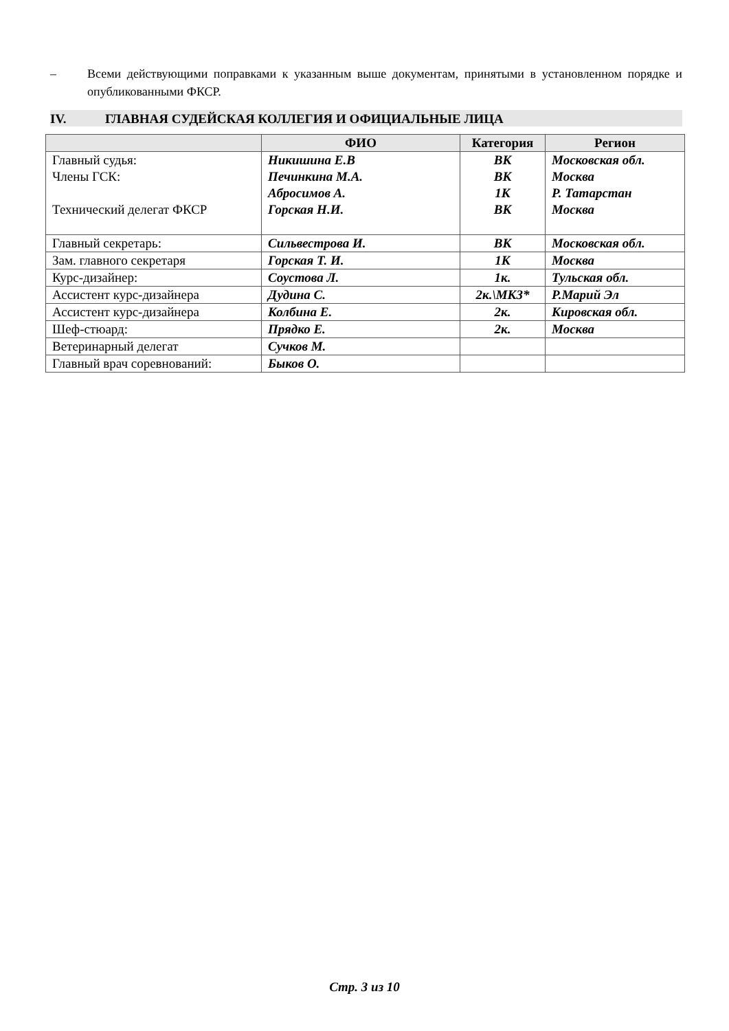– Всеми действующими поправками к указанным выше документам, принятыми в установленном порядке и опубликованными ФКСР.
IV. ГЛАВНАЯ СУДЕЙСКАЯ КОЛЛЕГИЯ И ОФИЦИАЛЬНЫЕ ЛИЦА
| | ФИО | Категория | Регион |
| --- | --- | --- | --- |
| Главный судья: Члены ГСК: Технический делегат ФКСР | Никишина Е.В Печинкина М.А. Абросимов А. Горская Н.И. | ВК ВК 1К ВК | Московская обл. Москва Р. Татарстан Москва |
| Главный секретарь: | Сильвестрова И. | ВК | Московская обл. |
| Зам. главного секретаря | Горская Т. И. | 1К | Москва |
| Курс-дизайнер: | Соустова Л. | 1к. | Тульская обл. |
| Ассистент курс-дизайнера | Дудина С. | 2к.\МК3* | Р.Марий Эл |
| Ассистент курс-дизайнера | Колбина Е. | 2к. | Кировская обл. |
| Шеф-стюард: | Прядко Е. | 2к. | Москва |
| Ветеринарный делегат | Сучков М. | | |
| Главный врач соревнований: | Быков О. | | |
Стр. 3 из 10